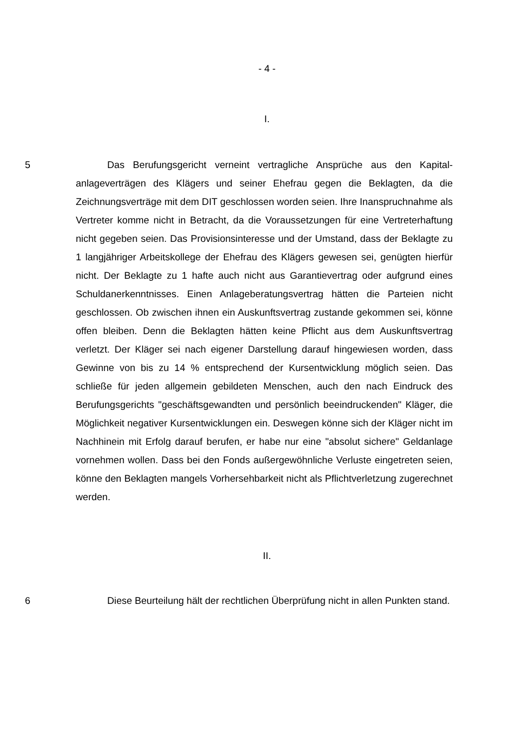- 4 -
I.
5 Das Berufungsgericht verneint vertragliche Ansprüche aus den Kapital­anlageverträgen des Klägers und seiner Ehefrau gegen die Beklagten, da die Zeichnungsverträge mit dem DIT geschlossen worden seien. Ihre Inanspruch­nahme als Vertreter komme nicht in Betracht, da die Voraussetzungen für eine Vertreterhaftung nicht gegeben seien. Das Provisionsinteresse und der Um­stand, dass der Beklagte zu 1 langjähriger Arbeitskollege der Ehefrau des Klä­gers gewesen sei, genügten hierfür nicht. Der Beklagte zu 1 hafte auch nicht aus Garantievertrag oder aufgrund eines Schuldanerkenntnisses. Einen Anla­geberatungsvertrag hätten die Parteien nicht geschlossen. Ob zwischen ihnen ein Auskunftsvertrag zustande gekommen sei, könne offen bleiben. Denn die Beklagten hätten keine Pflicht aus dem Auskunftsvertrag verletzt. Der Kläger sei nach eigener Darstellung darauf hingewiesen worden, dass Gewinne von bis zu 14 % entsprechend der Kursentwicklung möglich seien. Das schließe für jeden allgemein gebildeten Menschen, auch den nach Eindruck des Berufungs­gerichts "geschäftsgewandten und persönlich beeindruckenden" Kläger, die Möglichkeit negativer Kursentwicklungen ein. Deswegen könne sich der Kläger nicht im Nachhinein mit Erfolg darauf berufen, er habe nur eine "absolut siche­re" Geldanlage vornehmen wollen. Dass bei den Fonds außergewöhnliche Ver­luste eingetreten seien, könne den Beklagten mangels Vorhersehbarkeit nicht als Pflichtverletzung zugerechnet werden.
II.
6 Diese Beurteilung hält der rechtlichen Überprüfung nicht in allen Punkten stand.